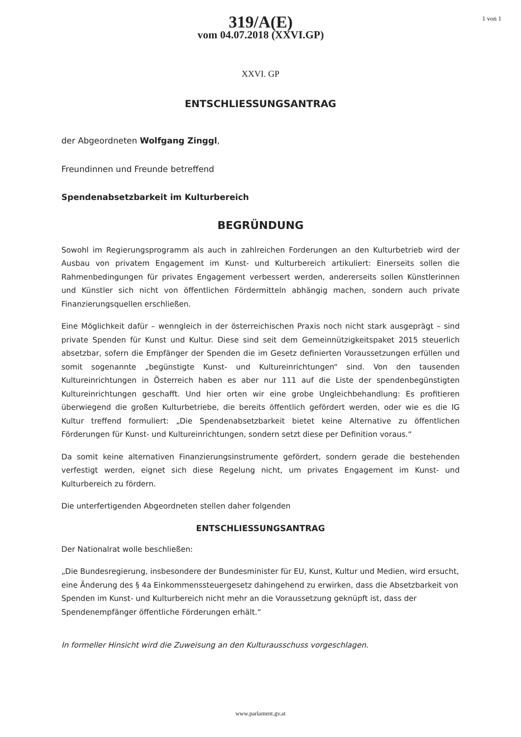319/A(E)
vom 04.07.2018 (XXVI.GP)
1 von 1
XXVI. GP
ENTSCHLIESSUNGSANTRAG
der Abgeordneten Wolfgang Zinggl,
Freundinnen und Freunde betreffend
Spendenabsetzbarkeit im Kulturbereich
BEGRÜNDUNG
Sowohl im Regierungsprogramm als auch in zahlreichen Forderungen an den Kulturbetrieb wird der Ausbau von privatem Engagement im Kunst- und Kulturbereich artikuliert: Einerseits sollen die Rahmenbedingungen für privates Engagement verbessert werden, andererseits sollen Künstlerinnen und Künstler sich nicht von öffentlichen Fördermitteln abhängig machen, sondern auch private Finanzierungsquellen erschließen.
Eine Möglichkeit dafür – wenngleich in der österreichischen Praxis noch nicht stark ausgeprägt – sind private Spenden für Kunst und Kultur. Diese sind seit dem Gemeinnützigkeitspaket 2015 steuerlich absetzbar, sofern die Empfänger der Spenden die im Gesetz definierten Voraussetzungen erfüllen und somit sogenannte „begünstigte Kunst- und Kultureinrichtungen“ sind. Von den tausenden Kultureinrichtungen in Österreich haben es aber nur 111 auf die Liste der spendenbegünstigten Kultureinrichtungen geschafft. Und hier orten wir eine grobe Ungleichbehandlung: Es profitieren überwiegend die großen Kulturbetriebe, die bereits öffentlich gefördert werden, oder wie es die IG Kultur treffend formuliert: „Die Spendenabsetzbarkeit bietet keine Alternative zu öffentlichen Förderungen für Kunst- und Kultureinrichtungen, sondern setzt diese per Definition voraus.“
Da somit keine alternativen Finanzierungsinstrumente gefördert, sondern gerade die bestehenden verfestigt werden, eignet sich diese Regelung nicht, um privates Engagement im Kunst- und Kulturbereich zu fördern.
Die unterfertigenden Abgeordneten stellen daher folgenden
ENTSCHLIESSUNGSANTRAG
Der Nationalrat wolle beschließen:
„Die Bundesregierung, insbesondere der Bundesminister für EU, Kunst, Kultur und Medien, wird ersucht, eine Änderung des § 4a Einkommenssteuergesetz dahingehend zu erwirken, dass die Absetzbarkeit von Spenden im Kunst- und Kulturbereich nicht mehr an die Voraussetzung geknüpft ist, dass der Spendenempfänger öffentliche Förderungen erhält.“
In formeller Hinsicht wird die Zuweisung an den Kulturausschuss vorgeschlagen.
www.parlament.gv.at